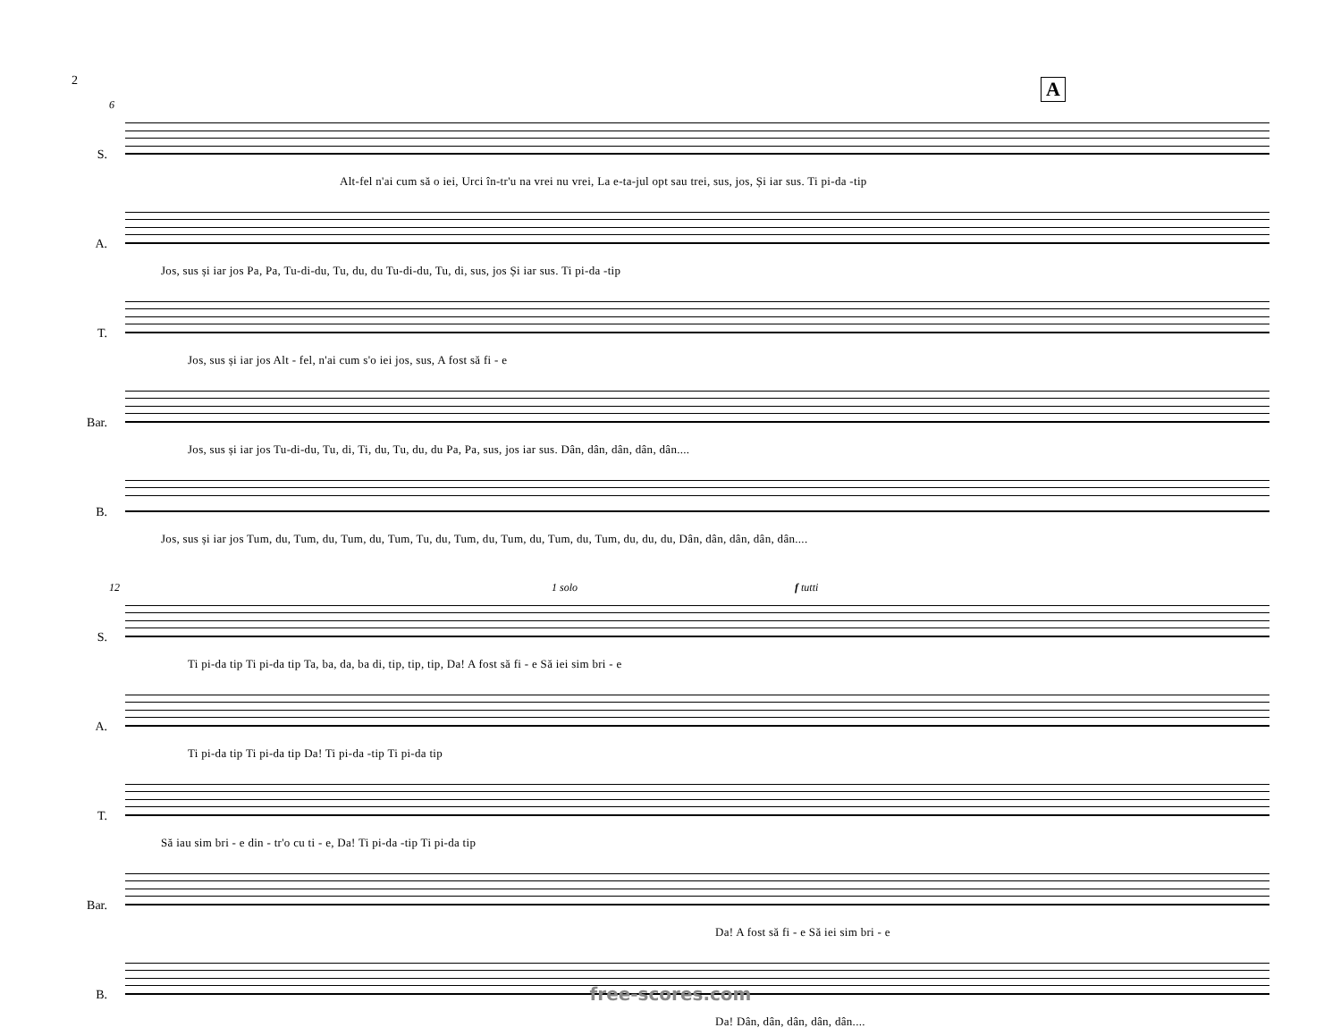2 A
6
S.
Alt-fel n'ai cum să o iei, Urci în-tr'u na vrei nu vrei, La e-ta-jul opt sau trei, sus, jos, Și iar sus. Ti pi-da -tip
A.
Jos, sus și iar jos Pa, Pa, Tu-di-du, Tu, du, du Tu-di-du, Tu, di, sus, jos Și iar sus. Ti pi-da -tip
T.
Jos, sus și iar jos Alt - fel, n'ai cum s'o iei jos, sus, A fost să fi - e
Bar.
Jos, sus și iar jos Tu-di-du, Tu, di, Ti, du, Tu, du, du Pa, Pa, sus, jos iar sus. Dân, dân, dân, dân, dân....
B.
Jos, sus și iar jos Tum, du, Tum, du, Tum, du, Tum, Tu, du, Tum, du, Tum, du, Tum, du, Tum, du, du, du, Dân, dân, dân, dân, dân....
12 1 solo f tutti
S.
Ti pi-da tip Ti pi-da tip Ta, ba, da, ba di, tip, tip, tip, Da! A fost să fi - e Să iei sim bri - e
A.
Ti pi-da tip Ti pi-da tip Da! Ti pi-da -tip Ti pi-da tip
T.
Să iau sim bri - e din - tr'o cu ti - e, Da! Ti pi-da -tip Ti pi-da tip
Bar.
Da! A fost să fi - e Să iei sim bri - e
B.
Da! Dân, dân, dân, dân, dân....
free-scores.com